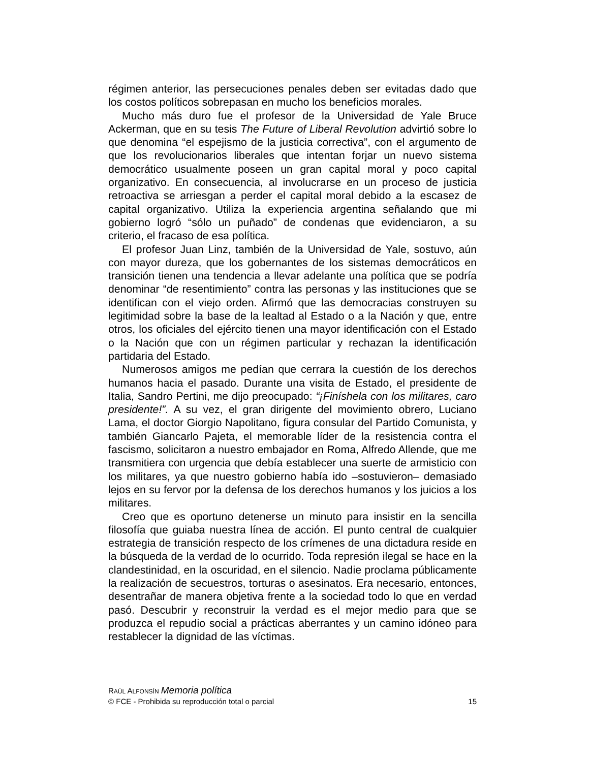régimen anterior, las persecuciones penales deben ser evitadas dado que los costos políticos sobrepasan en mucho los beneficios morales.
Mucho más duro fue el profesor de la Universidad de Yale Bruce Ackerman, que en su tesis The Future of Liberal Revolution advirtió sobre lo que denomina “el espejismo de la justicia correctiva”, con el argumento de que los revolucionarios liberales que intentan forjar un nuevo sistema democrático usualmente poseen un gran capital moral y poco capital organizativo. En consecuencia, al involucrarse en un proceso de justicia retroactiva se arriesgan a perder el capital moral debido a la escasez de capital organizativo. Utiliza la experiencia argentina señalando que mi gobierno logró “sólo un puñado” de condenas que evidenciaron, a su criterio, el fracaso de esa política.
El profesor Juan Linz, también de la Universidad de Yale, sostuvo, aún con mayor dureza, que los gobernantes de los sistemas democráticos en transición tienen una tendencia a llevar adelante una política que se podría denominar “de resentimiento” contra las personas y las instituciones que se identifican con el viejo orden. Afirmó que las democracias construyen su legitimidad sobre la base de la lealtad al Estado o a la Nación y que, entre otros, los oficiales del ejército tienen una mayor identificación con el Estado o la Nación que con un régimen particular y rechazan la identificación partidaria del Estado.
Numerosos amigos me pedían que cerrara la cuestión de los derechos humanos hacia el pasado. Durante una visita de Estado, el presidente de Italia, Sandro Pertini, me dijo preocupado: “¡Finíshela con los militares, caro presidente!”. A su vez, el gran dirigente del movimiento obrero, Luciano Lama, el doctor Giorgio Napolitano, figura consular del Partido Comunista, y también Giancarlo Pajeta, el memorable líder de la resistencia contra el fascismo, solicitaron a nuestro embajador en Roma, Alfredo Allende, que me transmitiera con urgencia que debía establecer una suerte de armisticio con los militares, ya que nuestro gobierno había ido –sostuvieron– demasiado lejos en su fervor por la defensa de los derechos humanos y los juicios a los militares.
Creo que es oportuno detenerse un minuto para insistir en la sencilla filosofía que guiaba nuestra línea de acción. El punto central de cualquier estrategia de transición respecto de los crímenes de una dictadura reside en la búsqueda de la verdad de lo ocurrido. Toda represión ilegal se hace en la clandestinidad, en la oscuridad, en el silencio. Nadie proclama públicamente la realización de secuestros, torturas o asesinatos. Era necesario, entonces, desentrañar de manera objetiva frente a la sociedad todo lo que en verdad pasó. Descubrir y reconstruir la verdad es el mejor medio para que se produzca el repudio social a prácticas aberrantes y un camino idóneo para restablecer la dignidad de las víctimas.
RAÚL ALFONSÍN Memoria política
© FCE - Prohibida su reproducción total o parcial 15